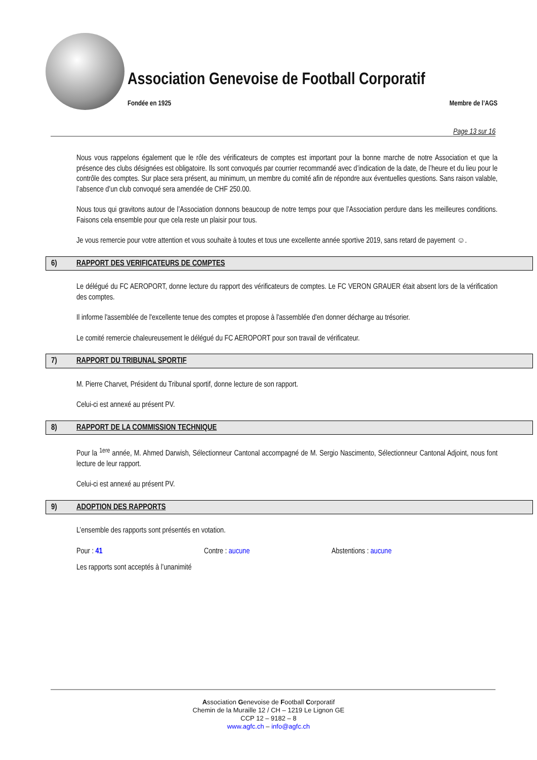Association Genevoise de Football Corporatif
Fondée en 1925 Membre de l’AGS
Page 13 sur 16
Nous vous rappelons également que le rôle des vérificateurs de comptes est important pour la bonne marche de notre Association et que la présence des clubs désignées est obligatoire. Ils sont convoqués par courrier recommandé avec d’indication de la date, de l’heure et du lieu pour le contrôle des comptes. Sur place sera présent, au minimum, un membre du comité afin de répondre aux éventuelles questions. Sans raison valable, l’absence d’un club convoqué sera amendée de CHF 250.00.
Nous tous qui gravitons autour de l’Association donnons beaucoup de notre temps pour que l’Association perdure dans les meilleures conditions. Faisons cela ensemble pour que cela reste un plaisir pour tous.
Je vous remercie pour votre attention et vous souhaite à toutes et tous une excellente année sportive 2019, sans retard de payement ☺.
6) RAPPORT DES VERIFICATEURS DE COMPTES
Le délégué du FC AEROPORT, donne lecture du rapport des vérificateurs de comptes. Le FC VERON GRAUER était absent lors de la vérification des comptes.
Il informe l'assemblée de l'excellente tenue des comptes et propose à l'assemblée d'en donner décharge au trésorier.
Le comité remercie chaleureusement le délégué du FC AEROPORT pour son travail de vérificateur.
7) RAPPORT DU TRIBUNAL SPORTIF
M. Pierre Charvet, Président du Tribunal sportif, donne lecture de son rapport.
Celui-ci est annexé au présent PV.
8) RAPPORT DE LA COMMISSION TECHNIQUE
Pour la <sup>1ere</sup> année, M. Ahmed Darwish, Sélectionneur Cantonal accompagné de M. Sergio Nascimento, Sélectionneur Cantonal Adjoint, nous font lecture de leur rapport.
Celui-ci est annexé au présent PV.
9) ADOPTION DES RAPPORTS
L’ensemble des rapports sont présentés en votation.
Pour : 41 Contre : aucune Abstentions : aucune
Les rapports sont acceptés à l’unanimité
Association Genevoise de Football Corporatif
Chemin de la Muraille 12 / CH – 1219 Le Lignon GE
CCP 12 – 9182 – 8
www.agfc.ch – info@agfc.ch